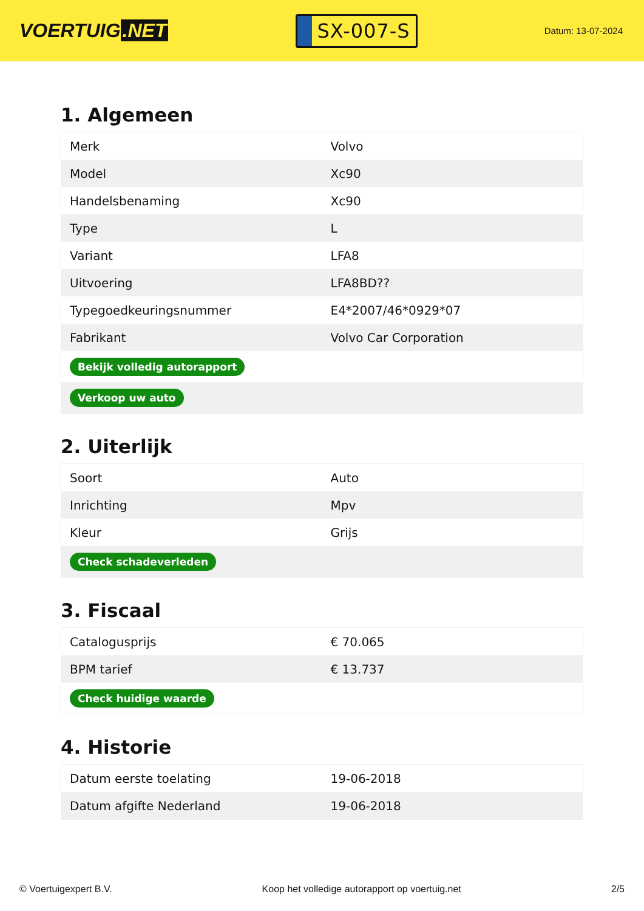VOERTUIG.NET
SX-007-S
Datum: 13-07-2024
1. Algemeen
| Merk | Volvo |
| Model | Xc90 |
| Handelsbenaming | Xc90 |
| Type | L |
| Variant | LFA8 |
| Uitvoering | LFA8BD?? |
| Typegoedkeuringsnummer | E4*2007/46*0929*07 |
| Fabrikant | Volvo Car Corporation |
| Bekijk volledig autorapport | |
| Verkoop uw auto | |
2. Uiterlijk
| Soort | Auto |
| Inrichting | Mpv |
| Kleur | Grijs |
| Check schadeverleden | |
3. Fiscaal
| Catalogusprijs | € 70.065 |
| BPM tarief | € 13.737 |
| Check huidige waarde | |
4. Historie
| Datum eerste toelating | 19-06-2018 |
| Datum afgifte Nederland | 19-06-2018 |
© Voertuigexpert B.V. Koop het volledige autorapport op voertuig.net 2/5